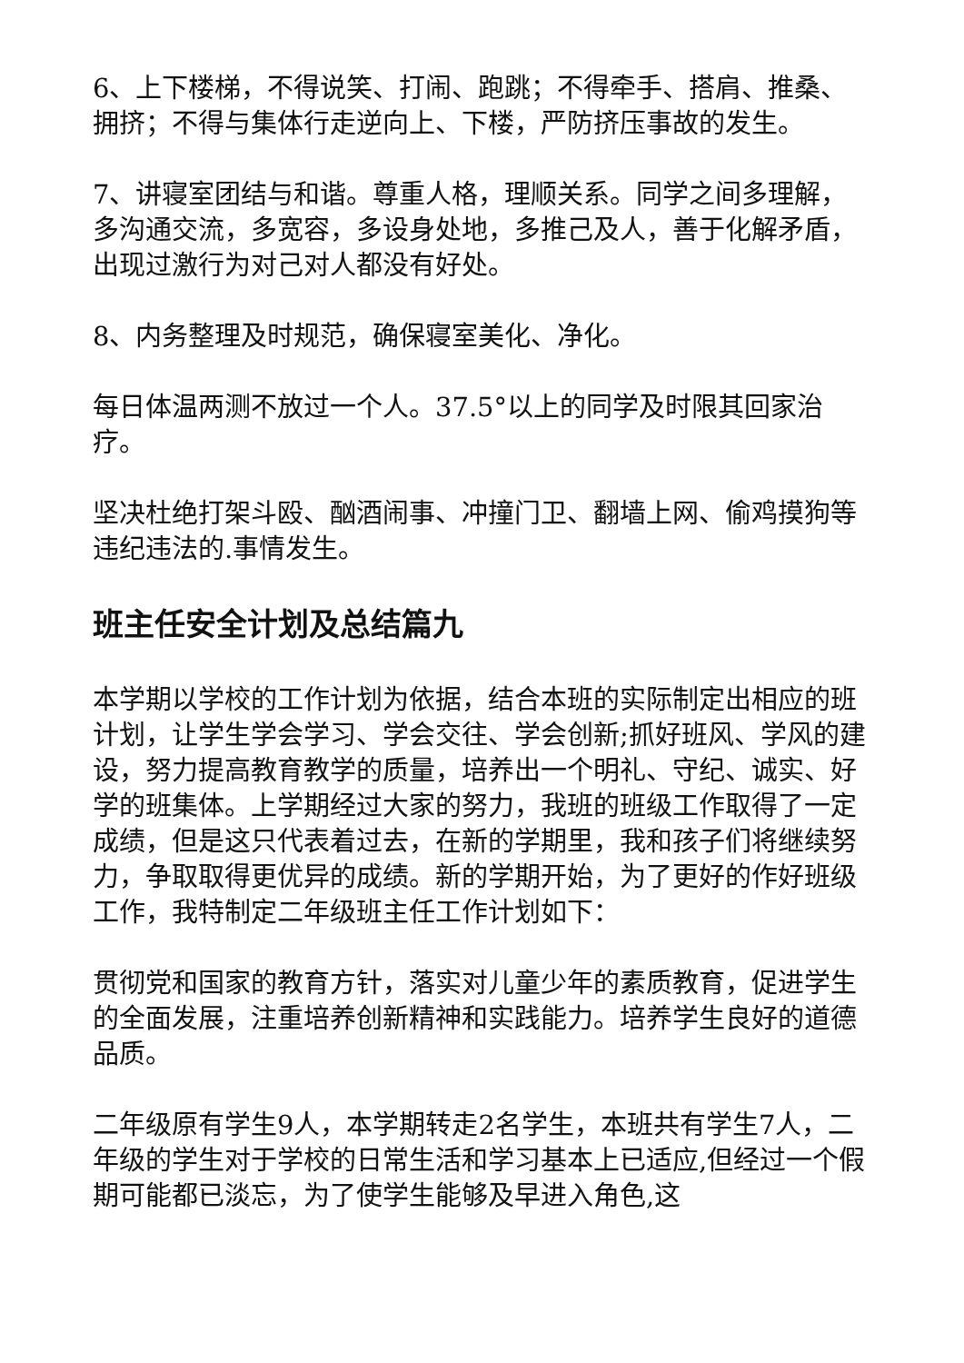6、上下楼梯，不得说笑、打闹、跑跳；不得牵手、搭肩、推桑、拥挤；不得与集体行走逆向上、下楼，严防挤压事故的发生。
7、讲寝室团结与和谐。尊重人格，理顺关系。同学之间多理解，多沟通交流，多宽容，多设身处地，多推己及人，善于化解矛盾，出现过激行为对己对人都没有好处。
8、内务整理及时规范，确保寝室美化、净化。
每日体温两测不放过一个人。37.5°以上的同学及时限其回家治疗。
坚决杜绝打架斗殴、酗酒闹事、冲撞门卫、翻墙上网、偷鸡摸狗等违纪违法的.事情发生。
班主任安全计划及总结篇九
本学期以学校的工作计划为依据，结合本班的实际制定出相应的班计划，让学生学会学习、学会交往、学会创新;抓好班风、学风的建设，努力提高教育教学的质量，培养出一个明礼、守纪、诚实、好学的班集体。上学期经过大家的努力，我班的班级工作取得了一定成绩，但是这只代表着过去，在新的学期里，我和孩子们将继续努力，争取取得更优异的成绩。新的学期开始，为了更好的作好班级工作，我特制定二年级班主任工作计划如下：
贯彻党和国家的教育方针，落实对儿童少年的素质教育，促进学生的全面发展，注重培养创新精神和实践能力。培养学生良好的道德品质。
二年级原有学生9人，本学期转走2名学生，本班共有学生7人，二年级的学生对于学校的日常生活和学习基本上已适应,但经过一个假期可能都已淡忘，为了使学生能够及早进入角色,这